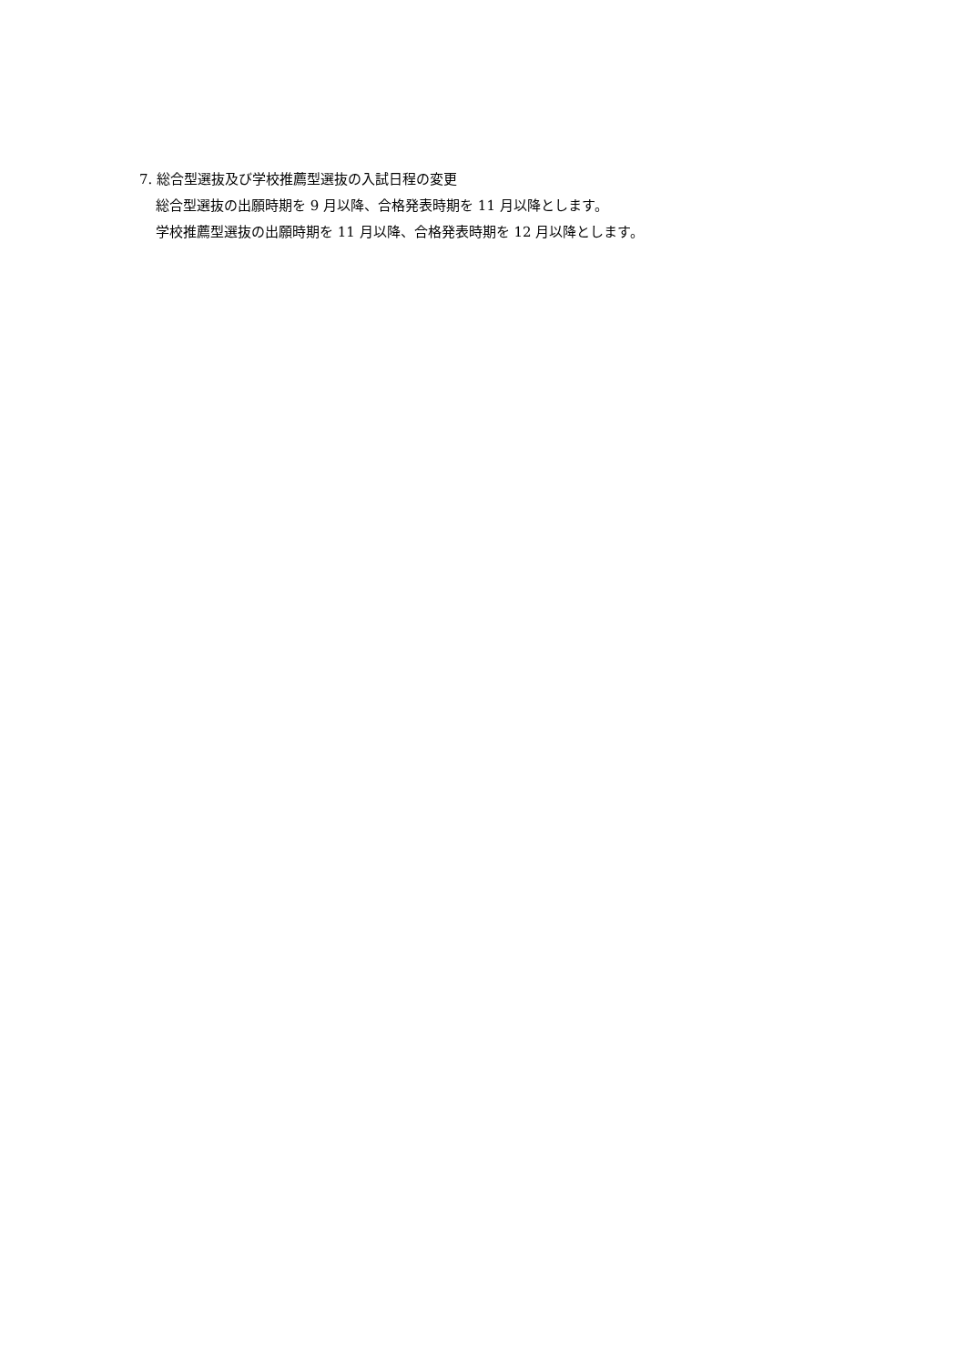7. 総合型選抜及び学校推薦型選抜の入試日程の変更
総合型選抜の出願時期を 9 月以降、合格発表時期を 11 月以降とします。
学校推薦型選抜の出願時期を 11 月以降、合格発表時期を 12 月以降とします。